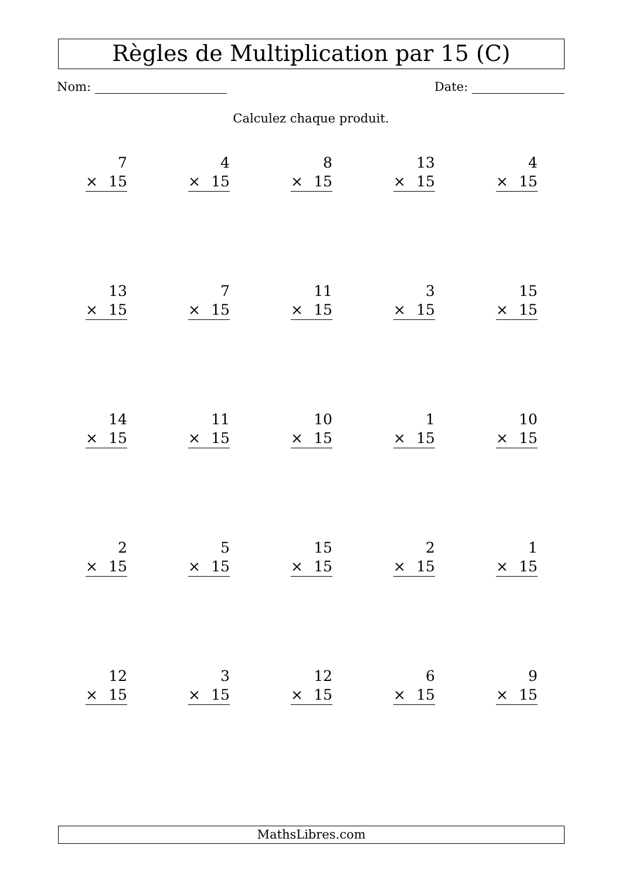Règles de Multiplication par 15 (C)
Nom: Date:
Calculez chaque produit.
| 7 × 15 | 4 × 15 | 8 × 15 | 13 × 15 | 4 × 15 |
| 13 × 15 | 7 × 15 | 11 × 15 | 3 × 15 | 15 × 15 |
| 14 × 15 | 11 × 15 | 10 × 15 | 1 × 15 | 10 × 15 |
| 2 × 15 | 5 × 15 | 15 × 15 | 2 × 15 | 1 × 15 |
| 12 × 15 | 3 × 15 | 12 × 15 | 6 × 15 | 9 × 15 |
MathsLibres.com